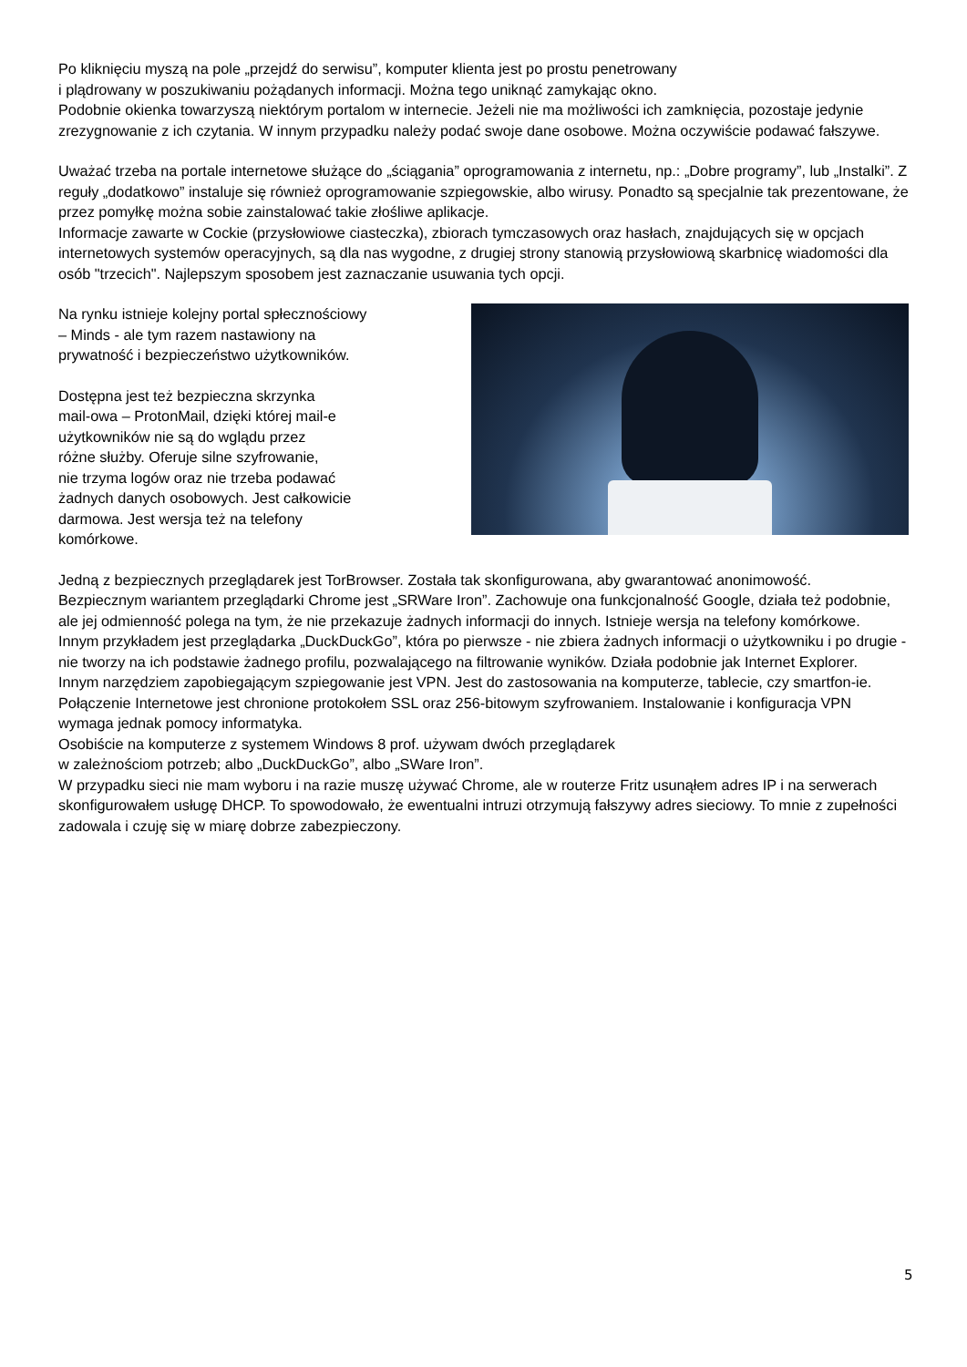Po kliknięciu myszą na pole „przejdź do serwisu”, komputer klienta jest po prostu penetrowany
i plądrowany w poszukiwaniu pożądanych informacji. Można tego uniknąć zamykając okno.
Podobnie okienka towarzyszą niektórym portalom w internecie. Jeżeli nie ma możliwości ich zamknięcia, pozostaje jedynie zrezygnowanie z ich czytania. W innym przypadku należy podać swoje dane osobowe. Można oczywiście podawać fałszywe.
Uważać trzeba na portale internetowe służące do „ściągania” oprogramowania z internetu, np.: „Dobre programy”, lub „Instalki”. Z reguły „dodatkowo” instaluje się również oprogramowanie szpiegowskie, albo wirusy. Ponadto są specjalnie tak prezentowane, że przez pomyłkę można sobie zainstalować takie złośliwe aplikacje.
Informacje zawarte w Cockie (przysłowiowe ciasteczka), zbiorach tymczasowych oraz hasłach, znajdujących się w opcjach internetowych systemów operacyjnych, są dla nas wygodne, z drugiej strony stanowią przysłowiową skarbnicę wiadomości dla osób "trzecich". Najlepszym sposobem jest zaznaczanie usuwania tych opcji.
Na rynku istnieje kolejny portal spłecznościowy
– Minds - ale tym razem nastawiony na
prywatność i bezpieczeństwo użytkowników.
Dostępna jest też bezpieczna skrzynka
mail-owa – ProtonMail, dzięki której mail-e
użytkowników nie są do wglądu przez
różne służby. Oferuje silne szyfrowanie,
nie trzyma logów oraz nie trzeba podawać
żadnych danych osobowych. Jest całkowicie
darmowa. Jest wersja też na telefony
komórkowe.
Jedną z bezpiecznych przeglądarek jest TorBrowser. Została tak skonfigurowana, aby gwarantować anonimowość.
Bezpiecznym wariantem przeglądarki Chrome jest „SRWare Iron”. Zachowuje ona funkcjonalność Google, działa też podobnie, ale jej odmienność polega na tym, że nie przekazuje żadnych informacji do innych. Istnieje wersja na telefony komórkowe.
Innym przykładem jest przeglądarka „DuckDuckGo”, która po pierwsze - nie zbiera żadnych informacji o użytkowniku i po drugie - nie tworzy na ich podstawie żadnego profilu, pozwalającego na filtrowanie wyników. Działa podobnie jak Internet Explorer.
Innym narzędziem zapobiegającym szpiegowanie jest VPN. Jest do zastosowania na komputerze, tablecie, czy smartfon-ie. Połączenie Internetowe jest chronione protokołem SSL oraz 256-bitowym szyfrowaniem. Instalowanie i konfiguracja VPN wymaga jednak pomocy informatyka.
Osobiście na komputerze z systemem Windows 8 prof. używam dwóch przeglądarek
w zależnościom potrzeb; albo „DuckDuckGo”, albo „SWare Iron”.
W przypadku sieci nie mam wyboru i na razie muszę używać Chrome, ale w routerze Fritz usunąłem adres IP i na serwerach skonfigurowałem usługę DHCP. To spowodowało, że ewentualni intruzi otrzymują fałszywy adres sieciowy. To mnie z zupełności zadowala i czuję się w miarę dobrze zabezpieczony.
5